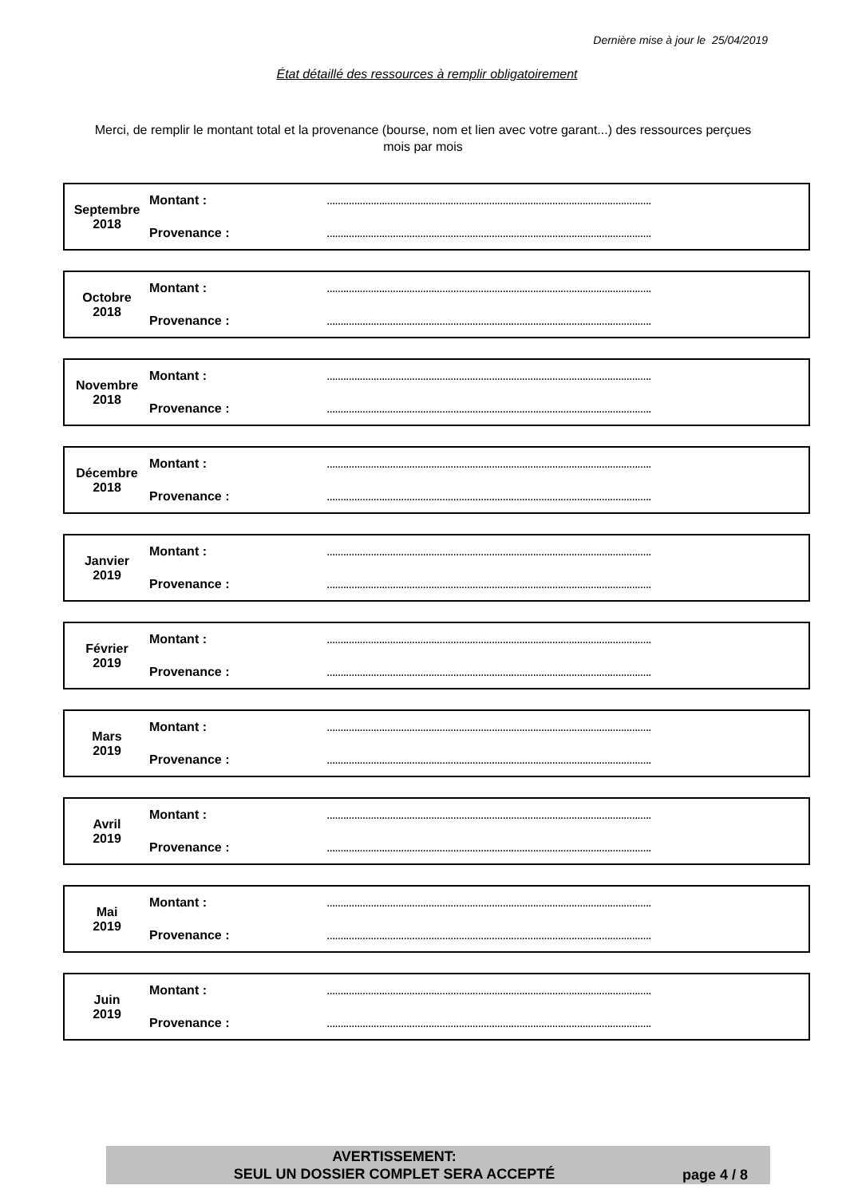Dernière mise à jour le 25/04/2019
État détaillé des ressources à remplir obligatoirement
Merci, de remplir le montant total et la provenance (bourse, nom et lien avec votre garant...) des ressources perçues mois par mois
| Septembre 2018 | Montant : | ...................................................................................................................... |
| | Provenance : | ...................................................................................................................... |
| Octobre 2018 | Montant : | ...................................................................................................................... |
| | Provenance : | ...................................................................................................................... |
| Novembre 2018 | Montant : | ...................................................................................................................... |
| | Provenance : | ...................................................................................................................... |
| Décembre 2018 | Montant : | ...................................................................................................................... |
| | Provenance : | ...................................................................................................................... |
| Janvier 2019 | Montant : | ...................................................................................................................... |
| | Provenance : | ...................................................................................................................... |
| Février 2019 | Montant : | ...................................................................................................................... |
| | Provenance : | ...................................................................................................................... |
| Mars 2019 | Montant : | ...................................................................................................................... |
| | Provenance : | ...................................................................................................................... |
| Avril 2019 | Montant : | ...................................................................................................................... |
| | Provenance : | ...................................................................................................................... |
| Mai 2019 | Montant : | ...................................................................................................................... |
| | Provenance : | ...................................................................................................................... |
| Juin 2019 | Montant : | ...................................................................................................................... |
| | Provenance : | ...................................................................................................................... |
AVERTISSEMENT:
SEUL UN DOSSIER COMPLET SERA ACCEPTÉ
page 4 / 8